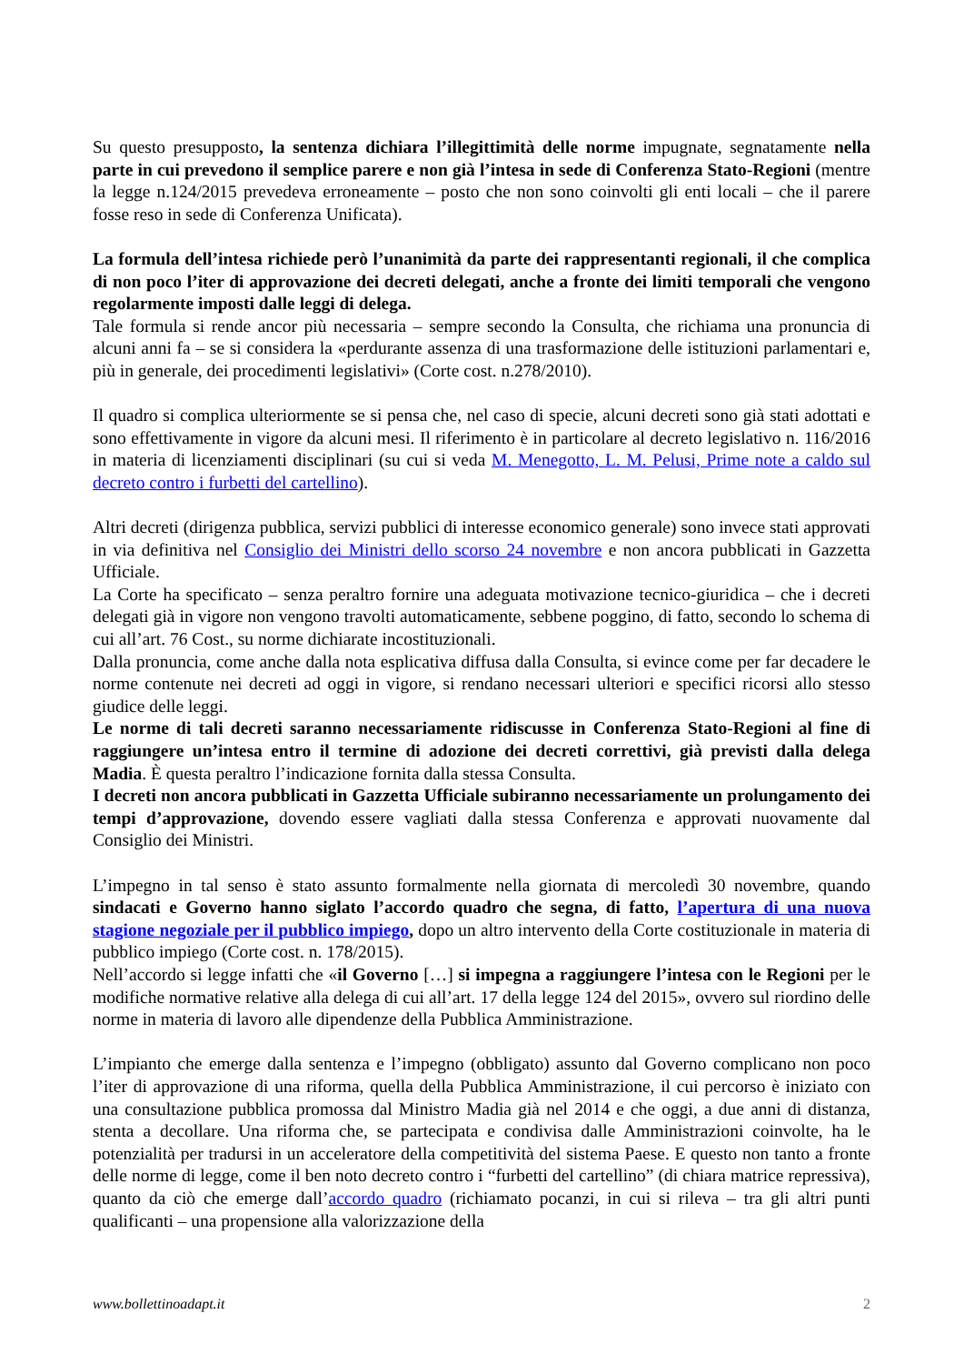Su questo presupposto, la sentenza dichiara l’illegittimità delle norme impugnate, segnatamente nella parte in cui prevedono il semplice parere e non già l’intesa in sede di Conferenza Stato-Regioni (mentre la legge n.124/2015 prevedeva erroneamente – posto che non sono coinvolti gli enti locali – che il parere fosse reso in sede di Conferenza Unificata).
La formula dell’intesa richiede però l’unanimità da parte dei rappresentanti regionali, il che complica di non poco l’iter di approvazione dei decreti delegati, anche a fronte dei limiti temporali che vengono regolarmente imposti dalle leggi di delega.
Tale formula si rende ancor più necessaria – sempre secondo la Consulta, che richiama una pronuncia di alcuni anni fa – se si considera la «perdurante assenza di una trasformazione delle istituzioni parlamentari e, più in generale, dei procedimenti legislativi» (Corte cost. n.278/2010).
Il quadro si complica ulteriormente se si pensa che, nel caso di specie, alcuni decreti sono già stati adottati e sono effettivamente in vigore da alcuni mesi. Il riferimento è in particolare al decreto legislativo n. 116/2016 in materia di licenziamenti disciplinari (su cui si veda M. Menegotto, L. M. Pelusi, Prime note a caldo sul decreto contro i furbetti del cartellino).
Altri decreti (dirigenza pubblica, servizi pubblici di interesse economico generale) sono invece stati approvati in via definitiva nel Consiglio dei Ministri dello scorso 24 novembre e non ancora pubblicati in Gazzetta Ufficiale.
La Corte ha specificato – senza peraltro fornire una adeguata motivazione tecnico-giuridica – che i decreti delegati già in vigore non vengono travolti automaticamente, sebbene poggino, di fatto, secondo lo schema di cui all’art. 76 Cost., su norme dichiarate incostituzionali.
Dalla pronuncia, come anche dalla nota esplicativa diffusa dalla Consulta, si evince come per far decadere le norme contenute nei decreti ad oggi in vigore, si rendano necessari ulteriori e specifici ricorsi allo stesso giudice delle leggi.
Le norme di tali decreti saranno necessariamente ridiscusse in Conferenza Stato-Regioni al fine di raggiungere un’intesa entro il termine di adozione dei decreti correttivi, già previsti dalla delega Madia. È questa peraltro l’indicazione fornita dalla stessa Consulta.
I decreti non ancora pubblicati in Gazzetta Ufficiale subiranno necessariamente un prolungamento dei tempi d’approvazione, dovendo essere vagliati dalla stessa Conferenza e approvati nuovamente dal Consiglio dei Ministri.
L’impegno in tal senso è stato assunto formalmente nella giornata di mercoledì 30 novembre, quando sindacati e Governo hanno siglato l’accordo quadro che segna, di fatto, l’apertura di una nuova stagione negoziale per il pubblico impiego, dopo un altro intervento della Corte costituzionale in materia di pubblico impiego (Corte cost. n. 178/2015).
Nell’accordo si legge infatti che «il Governo […] si impegna a raggiungere l’intesa con le Regioni per le modifiche normative relative alla delega di cui all’art. 17 della legge 124 del 2015», ovvero sul riordino delle norme in materia di lavoro alle dipendenze della Pubblica Amministrazione.
L’impianto che emerge dalla sentenza e l’impegno (obbligato) assunto dal Governo complicano non poco l’iter di approvazione di una riforma, quella della Pubblica Amministrazione, il cui percorso è iniziato con una consultazione pubblica promossa dal Ministro Madia già nel 2014 e che oggi, a due anni di distanza, stenta a decollare. Una riforma che, se partecipata e condivisa dalle Amministrazioni coinvolte, ha le potenzialità per tradursi in un acceleratore della competitività del sistema Paese. E questo non tanto a fronte delle norme di legge, come il ben noto decreto contro i “furbetti del cartellino” (di chiara matrice repressiva), quanto da ciò che emerge dall’accordo quadro (richiamato pocanzi, in cui si rileva – tra gli altri punti qualificanti – una propensione alla valorizzazione della
www.bollettinoadapt.it 2